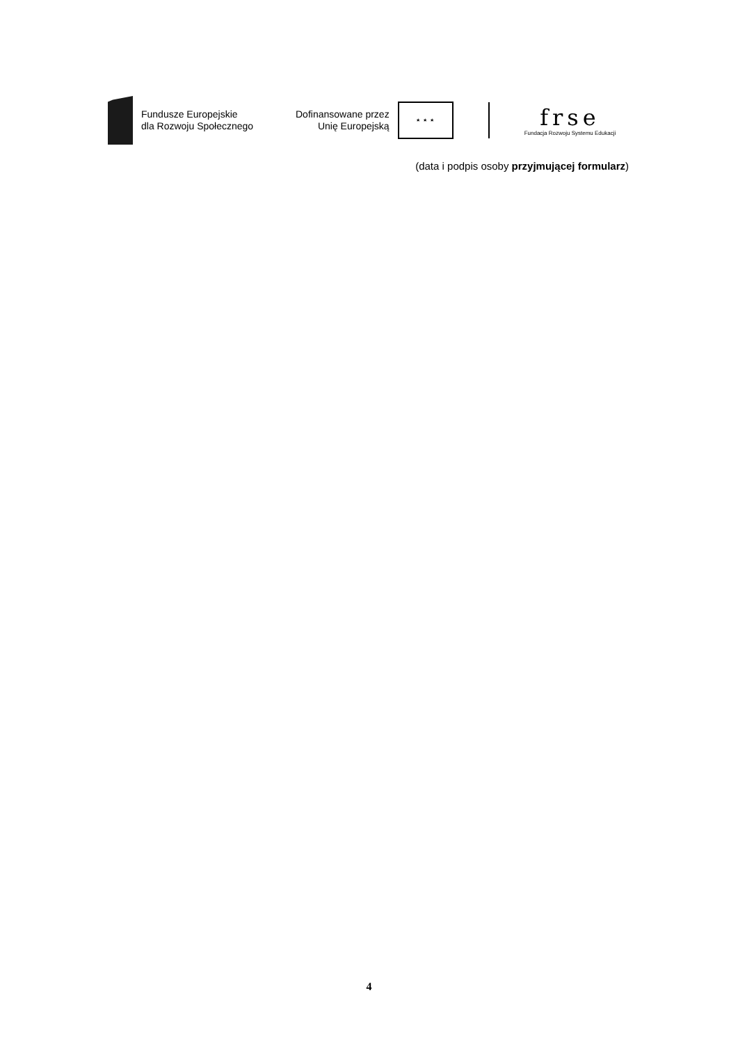Fundusze Europejskie
dla Rozwoju Społecznego
Dofinansowane przez
Unię Europejską
★ ★ ★
frse
Fundacja Rozwoju Systemu Edukacji
(data i podpis osoby przyjmującej formularz)
4